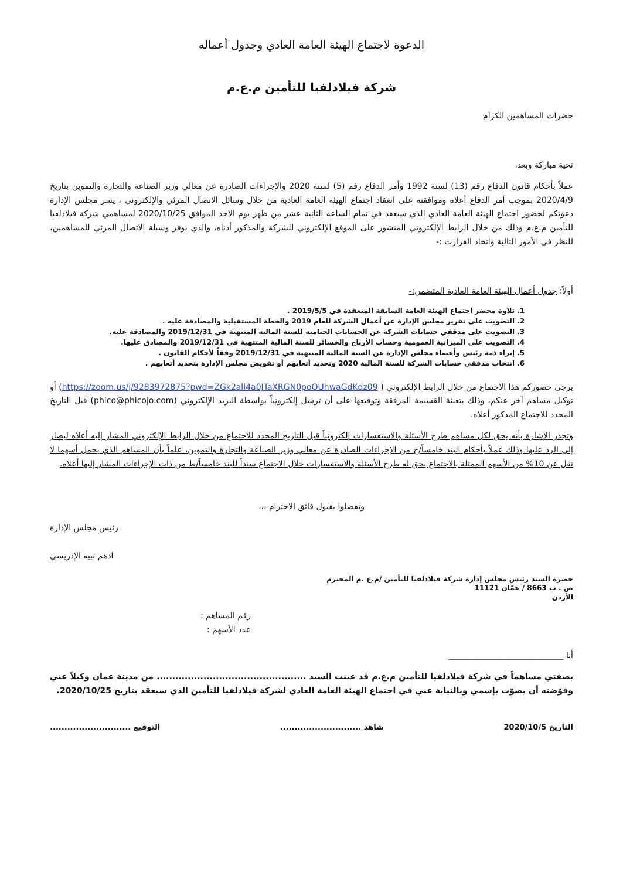الدعوة لاجتماع الهيئة العامة العادي وجدول أعماله
شركة فيلادلفيا للتأمين م.ع.م
حضرات المساهمين الكرام
تحية مباركة وبعد،
عملاً بأحكام قانون الدفاع رقم (13) لسنة 1992 وأمر الدفاع رقم (5) لسنة 2020 والإجراءات الصادرة عن معالي وزير الصناعة والتجارة والتموين بتاريخ 2020/4/9 بموجب أمر الدفاع أعلاه وموافقته على انعقاد اجتماع الهيئة العامة العادية من خلال وسائل الاتصال المرئي والإلكتروني ، يسر مجلس الإدارة دعوتكم لحضور اجتماع الهيئة العامة العادي الذي سيعقد في تمام الساعة الثانية عشر من ظهر يوم الاحد الموافق 2020/10/25 لمساهمي شركة فيلادلفيا للتأمين م.ع.م وذلك من خلال الرابط الإلكتروني المنشور على الموقع الإلكتروني للشركة والمذكور أدناه، والذي يوفر وسيلة الاتصال المرئي للمساهمين، للنظر في الأمور التالية واتخاذ القرارت :-
أولاً: جدول أعمال الهيئة العامة العادية المتضمن:-
1. تلاوة محضر اجتماع الهيئة العامة السابقة المنعقدة في 2019/5/5 .
2. التصويت على تقرير مجلس الإدارة عن أعمال الشركة للعام 2019 والخطة المستقبلية والمصادقة عليه .
3. التصويت على مدققي حسابات الشركة عن الحسابات الختامية للسنة المالية المنتهية في 2019/12/31 والمصادقة عليه.
4. التصويت على الميزانية العمومية وحساب الأرباح والخسائر للسنة المالية المنتهية في 2019/12/31 والمصادق عليها.
5. إبراء ذمة رئيس وأعضاء مجلس الإدارة عن السنة المالية المنتهية في 2019/12/31 وفقاً لأحكام القانون .
6. انتخاب مدققي حسابات الشركة للسنة المالية 2020 وتحديد أتعابهم أو تفويض مجلس الإدارة بتحديد أتعابهم .
يرجى حضوركم هذا الاجتماع من خلال الرابط الإلكتروني ( https://zoom.us/j/9283972875?pwd=ZGk2all4a0JTaXRGN0poOUhwaGdKdz09) أو توكيل مساهم آخر عنكم، وذلك بتعبئة القسيمة المرفقة وتوقيعها على أن ترسل إلكترونياً بواسطة البريد الإلكتروني (phico@phicojo.com) قبل التاريخ المحدد للاجتماع المذكور أعلاه.
وتجدر الإشارة بأنه يحق لكل مساهم طرح الأسئلة والاستفسارات إلكترونياً قبل التاريخ المحدد للاجتماع من خلال الرابط الإلكتروني المشار إليه أعلاه ليصار إلى الرد عليها وذلك عملاً بأحكام البند خامساً/ج من الإجراءات الصادرة عن معالي وزير الصناعة والتجارة والتموين، علماً بأن المساهم الذي يحمل أسهما لا تقل عن 10% من الأسهم الممثلة بالاجتماع يحق له طرح الأسئلة والاستفسارات خلال الاجتماع سنداً للبند خامساً/ط من ذات الإجراءات المشار إليها أعلاه.
وتفضلوا بقبول فائق الاحترام ،،،
رئيس مجلس الإدارة
ادهم نبيه الإدريسي
حضرة السيد رئيس مجلس إدارة شركة فيلادلفيا للتأمين /م.ع .م المحترم
ص . ب 8663 / عمّان 11121
الأردن
رقم المساهم :
عدد الأسهم :
أنا ____________________________
بصفتي مساهماً في شركة فيلادلفيا للتأمين م.ع.م قد عينت السيد ................................................ من مدينة عمان وكيلاً عني وفوّضته أن يصوّت بإسمي وبالنيابة عني في اجتماع الهيئة العامة العادي لشركة فيلادلفيا للتأمين الذي سيعقد بتاريخ 2020/10/25.
التاريخ 2020/10/5 شاهد ............................ التوقيع ............................